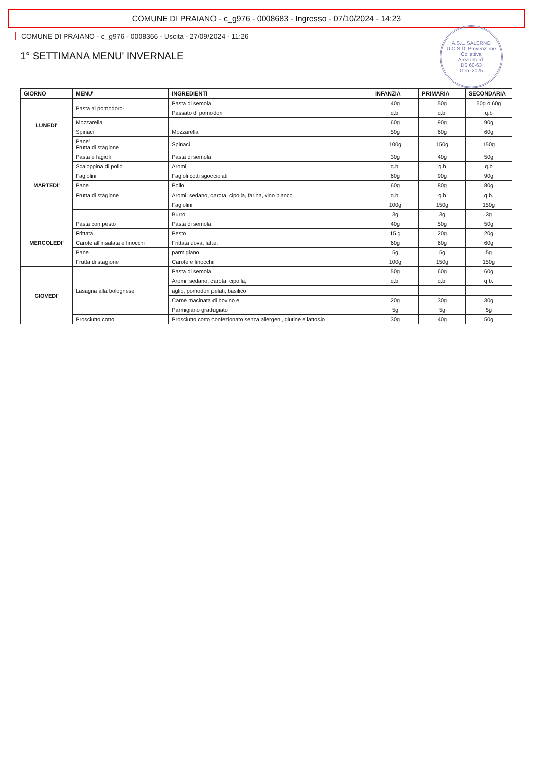COMUNE DI PRAIANO - c_g976 - 0008683 - Ingresso - 07/10/2024 - 14:23
A.S.L. SALERNO
U.O.S.D. Prevenzione Collettiva
Area Interd.
DS 60-63
Gen. 2025
COMUNE DI PRAIANO - c_g976 - 0008366 - Uscita - 27/09/2024 - 11:26
1° SETTIMANA MENU' INVERNALE
| GIORNO | MENU' | INGREDIENTI | INFANZIA | PRIMARIA | SECONDARIA |
| --- | --- | --- | --- | --- | --- |
| LUNEDI' | Pasta al pomodoro- | Pasta di semola | 40g | 50g | 50g o 60g |
| | | Passato di pomodori | q.b. | q.b. | q.b |
| | Mozzarella | | 60g | 90g | 90g |
| | Spinaci | Mozzarella | 50g | 60g | 60g |
| | Pane' Frutta di stagione | Spinaci | 100g | 150g | 150g |
| MARTEDI' | Pasta e fagioli | Pasta di semola | 30g | 40g | 50g |
| | Scaloppina di pollo | Aromi | q.b. | q.b | q.b |
| | Fagiolini | Fagioli cotti sgocciolati | 60g | 90g | 90g |
| | Pane | Pollo | 60g | 80g | 80g |
| | Frutta di stagione | Aromi: sedano, carota, cipolla, farina, vino bianco | q.b. | q.b | q.b. |
| | | Fagiolini | 100g | 150g | 150g |
| | | Burro | 3g | 3g | 3g |
| MERCOLEDI' | Pasta con pesto | Pasta di semola | 40g | 50g | 50g |
| | Frittata | Pesto | 15 g | 20g | 20g |
| | Carote all'insalata e finocchi | Frittata uova, latte, | 60g | 60g | 60g |
| | Pane | parmigiano | 5g | 5g | 5g |
| | Frutta di stagione | Carote e finocchi | 100g | 150g | 150g |
| GIOVEDI' | Lasagna alla bolognese | Pasta di semola | 50g | 60g | 60g |
| | | Aromi: sedano, carota, cipolla, | q.b. | q.b. | q.b. |
| | | aglio, pomodori pelati, basilico | | | |
| | | Carne macinata di bovino e | 20g | 30g | 30g |
| | | Parmigiano grattugiato | 5g | 5g | 5g |
| | Prosciutto cotto | Prosciutto cotto confezionato senza allergeni, glutine e lattosio | 30g | 40g | 50g |